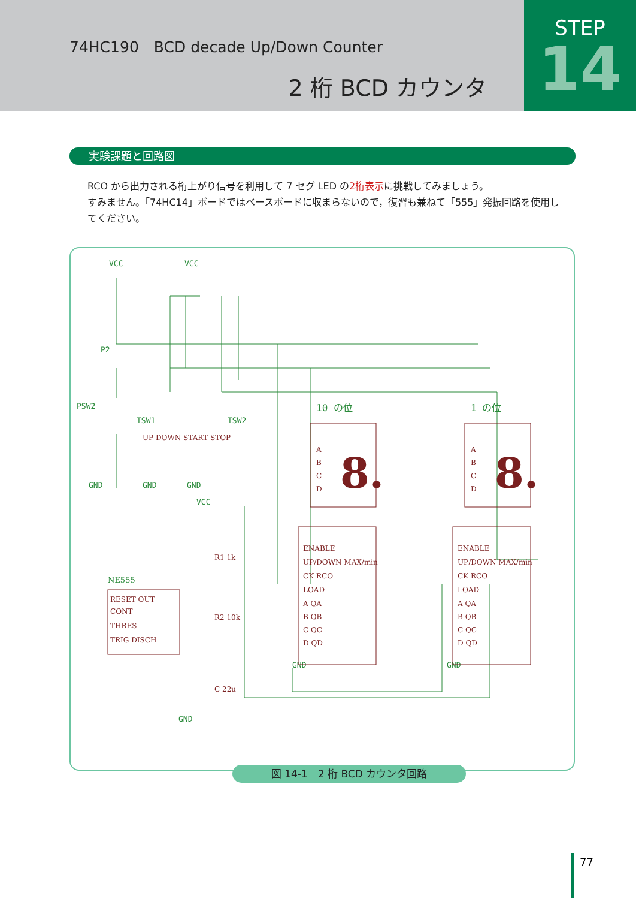74HC190　BCD decade Up/Down Counter
2 桁 BCD カウンタ
STEP
14
実験課題と回路図
RCO から出力される桁上がり信号を利用して 7 セグ LED の2桁表示に挑戦してみましょう。
すみません。「74HC14」ボードではベースボードに収まらないので，復習も兼ねて「555」発振回路を使用してください。
VCC
VCC
P2
PSW2
TSW1
TSW2
GND
GND
GND
VCC
GND
GND
GND
10 の位
1 の位
NE555
A
B
C
D
8.
A
B
C
D
8.
ENABLE
UP/DOWN MAX/min
CK RCO
LOAD
A QA
B QB
C QC
D QD
ENABLE
UP/DOWN MAX/min
CK RCO
LOAD
A QA
B QB
C QC
D QD
RESET OUT
CONT
THRES
TRIG DISCH
R1 1k
R2 10k
C 22u
UP DOWN START STOP
図 14-1　2 桁 BCD カウンタ回路
77